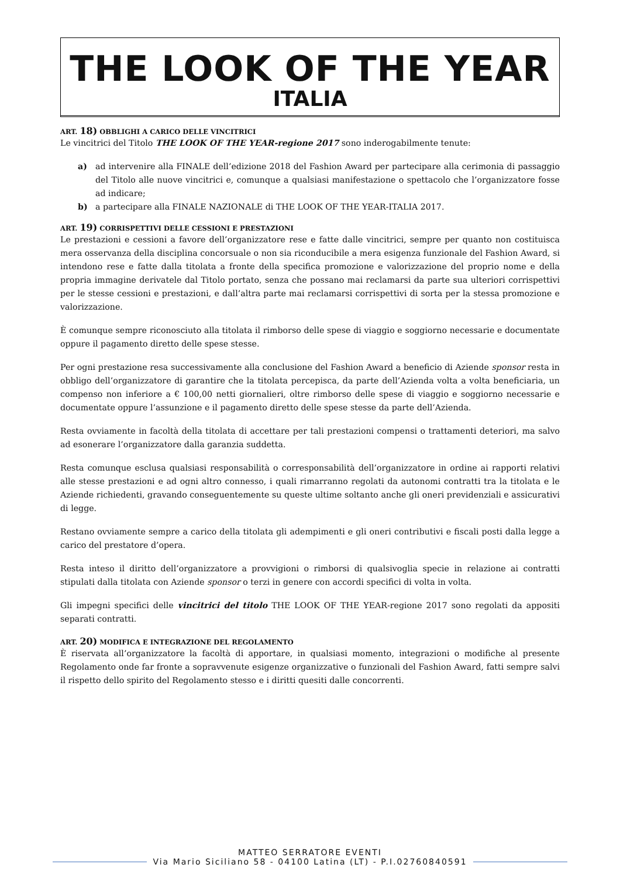THE LOOK OF THE YEAR
ITALIA
ART. 18) OBBLIGHI A CARICO DELLE VINCITRICI
Le vincitrici del Titolo THE LOOK OF THE YEAR-regione 2017 sono inderogabilmente tenute:
a) ad intervenire alla FINALE dell’edizione 2018 del Fashion Award per partecipare alla cerimonia di passaggio del Titolo alle nuove vincitrici e, comunque a qualsiasi manifestazione o spettacolo che l’organizzatore fosse ad indicare;
b) a partecipare alla FINALE NAZIONALE di THE LOOK OF THE YEAR-ITALIA 2017.
ART. 19) CORRISPETTIVI DELLE CESSIONI E PRESTAZIONI
Le prestazioni e cessioni a favore dell’organizzatore rese e fatte dalle vincitrici, sempre per quanto non costituisca mera osservanza della disciplina concorsuale o non sia riconducibile a mera esigenza funzionale del Fashion Award, si intendono rese e fatte dalla titolata a fronte della specifica promozione e valorizzazione del proprio nome e della propria immagine derivatele dal Titolo portato, senza che possano mai reclamarsi da parte sua ulteriori corrispettivi per le stesse cessioni e prestazioni, e dall’altra parte mai reclamarsi corrispettivi di sorta per la stessa promozione e valorizzazione.
È comunque sempre riconosciuto alla titolata il rimborso delle spese di viaggio e soggiorno necessarie e documentate oppure il pagamento diretto delle spese stesse.
Per ogni prestazione resa successivamente alla conclusione del Fashion Award a beneficio di Aziende sponsor resta in obbligo dell’organizzatore di garantire che la titolata percepisca, da parte dell’Azienda volta a volta beneficiaria, un compenso non inferiore a € 100,00 netti giornalieri, oltre rimborso delle spese di viaggio e soggiorno necessarie e documentate oppure l’assunzione e il pagamento diretto delle spese stesse da parte dell’Azienda.
Resta ovviamente in facoltà della titolata di accettare per tali prestazioni compensi o trattamenti deteriori, ma salvo ad esonerare l’organizzatore dalla garanzia suddetta.
Resta comunque esclusa qualsiasi responsabilità o corresponsabilità dell’organizzatore in ordine ai rapporti relativi alle stesse prestazioni e ad ogni altro connesso, i quali rimarranno regolati da autonomi contratti tra la titolata e le Aziende richiedenti, gravando conseguentemente su queste ultime soltanto anche gli oneri previdenziali e assicurativi di legge.
Restano ovviamente sempre a carico della titolata gli adempimenti e gli oneri contributivi e fiscali posti dalla legge a carico del prestatore d’opera.
Resta inteso il diritto dell’organizzatore a provvigioni o rimborsi di qualsivoglia specie in relazione ai contratti stipulati dalla titolata con Aziende sponsor o terzi in genere con accordi specifici di volta in volta.
Gli impegni specifici delle vincitrici del titolo THE LOOK OF THE YEAR-regione 2017 sono regolati da appositi separati contratti.
ART. 20) MODIFICA E INTEGRAZIONE DEL REGOLAMENTO
È riservata all’organizzatore la facoltà di apportare, in qualsiasi momento, integrazioni o modifiche al presente Regolamento onde far fronte a sopravvenute esigenze organizzative o funzionali del Fashion Award, fatti sempre salvi il rispetto dello spirito del Regolamento stesso e i diritti quesiti dalle concorrenti.
MATTEO SERRATORE EVENTI
Via Mario Siciliano 58 - 04100 Latina (LT) - P.I.02760840591